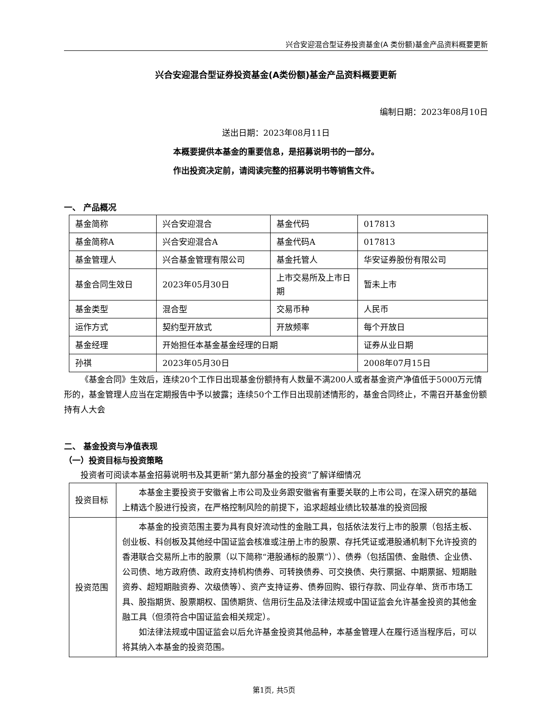兴合安迎混合型证券投资基金(A 类份额)基金产品资料概要更新
兴合安迎混合型证券投资基金(A类份额)基金产品资料概要更新
编制日期：2023年08月10日
送出日期：2023年08月11日
本概要提供本基金的重要信息，是招募说明书的一部分。
作出投资决定前，请阅读完整的招募说明书等销售文件。
一、 产品概况
| 基金简称 | 兴合安迎混合 | 基金代码 | 017813 |
| 基金简称A | 兴合安迎混合A | 基金代码A | 017813 |
| 基金管理人 | 兴合基金管理有限公司 | 基金托管人 | 华安证券股份有限公司 |
| 基金合同生效日 | 2023年05月30日 | 上市交易所及上市日期 | 暂未上市 |
| 基金类型 | 混合型 | 交易币种 | 人民币 |
| 运作方式 | 契约型开放式 | 开放频率 | 每个开放日 |
| 基金经理 | 开始担任本基金基金经理的日期 | | 证券从业日期 |
| 孙祺 | 2023年05月30日 | | 2008年07月15日 |
《基金合同》生效后，连续20个工作日出现基金份额持有人数量不满200人或者基金资产净值低于5000万元情形的，基金管理人应当在定期报告中予以披露；连续50个工作日出现前述情形的，基金合同终止，不需召开基金份额持有人大会
二、 基金投资与净值表现
（一）投资目标与投资策略
投资者可阅读本基金招募说明书及其更新“第九部分基金的投资”了解详细情况
| 投资目标 | 本基金主要投资于安徽省上市公司及业务跟安徽省有重要关联的上市公司，在深入研究的基础上精选个股进行投资，在严格控制风险的前提下，追求超越业绩比较基准的投资回报 |
| 投资范围 | 本基金的投资范围主要为具有良好流动性的金融工具，包括依法发行上市的股票（包括主板、创业板、科创板及其他经中国证监会核准或注册上市的股票、存托凭证或港股通机制下允许投资的香港联合交易所上市的股票（以下简称“港股通标的股票”））、债券（包括国债、金融债、企业债、公司债、地方政府债、政府支持机构债券、可转换债券、可交换债、央行票据、中期票据、短期融资券、超短期融资券、次级债等）、资产支持证券、债券回购、银行存款、同业存单、货币市场工具、股指期货、股票期权、国债期货、信用衍生品及法律法规或中国证监会允许基金投资的其他金融工具（但须符合中国证监会相关规定）。 如法律法规或中国证监会以后允许基金投资其他品种，本基金管理人在履行适当程序后，可以将其纳入本基金的投资范围。 |
第1页, 共5页